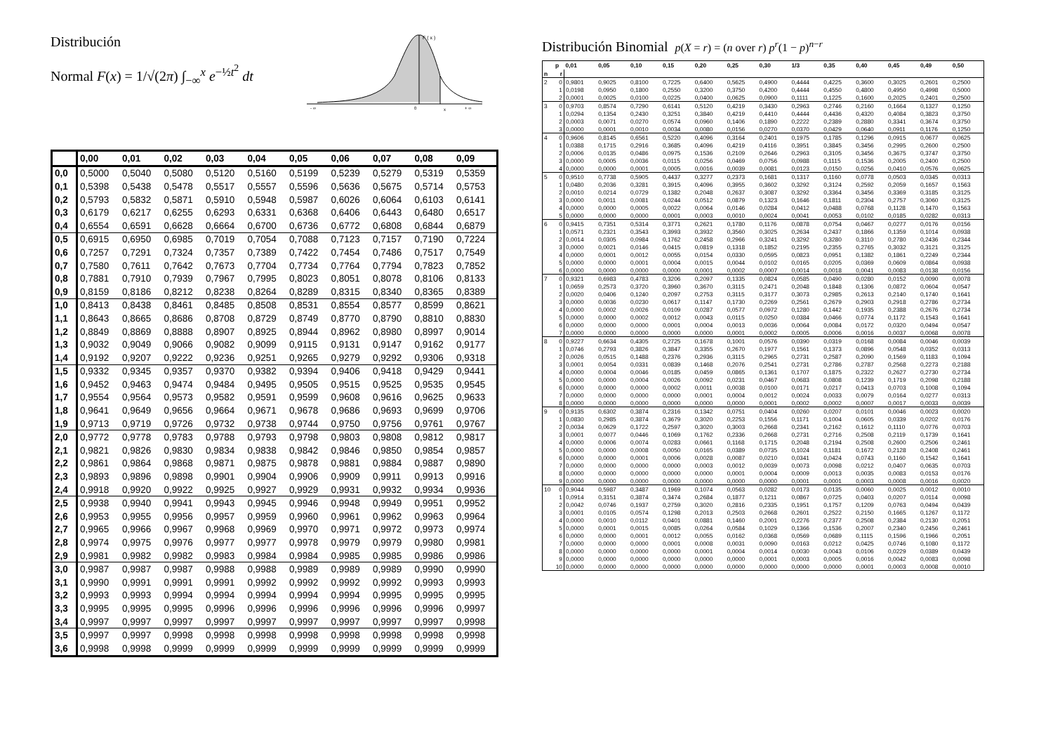Distribución
Normal F(x) = 1/√(2π) ∫<sub>−∞</sub><sup>x</sup> e<sup>−½t<sup>2</sup></sup> dt
F ( x )
- ∞
0
x
+ ∞
| | 0,00 | 0,01 | 0,02 | 0,03 | 0,04 | 0,05 | 0,06 | 0,07 | 0,08 | 0,09 |
| --- | --- | --- | --- | --- | --- | --- | --- | --- | --- | --- |
| 0,0 | 0,5000 | 0,5040 | 0,5080 | 0,5120 | 0,5160 | 0,5199 | 0,5239 | 0,5279 | 0,5319 | 0,5359 |
| 0,1 | 0,5398 | 0,5438 | 0,5478 | 0,5517 | 0,5557 | 0,5596 | 0,5636 | 0,5675 | 0,5714 | 0,5753 |
| 0,2 | 0,5793 | 0,5832 | 0,5871 | 0,5910 | 0,5948 | 0,5987 | 0,6026 | 0,6064 | 0,6103 | 0,6141 |
| 0,3 | 0,6179 | 0,6217 | 0,6255 | 0,6293 | 0,6331 | 0,6368 | 0,6406 | 0,6443 | 0,6480 | 0,6517 |
| 0,4 | 0,6554 | 0,6591 | 0,6628 | 0,6664 | 0,6700 | 0,6736 | 0,6772 | 0,6808 | 0,6844 | 0,6879 |
| 0,5 | 0,6915 | 0,6950 | 0,6985 | 0,7019 | 0,7054 | 0,7088 | 0,7123 | 0,7157 | 0,7190 | 0,7224 |
| 0,6 | 0,7257 | 0,7291 | 0,7324 | 0,7357 | 0,7389 | 0,7422 | 0,7454 | 0,7486 | 0,7517 | 0,7549 |
| 0,7 | 0,7580 | 0,7611 | 0,7642 | 0,7673 | 0,7704 | 0,7734 | 0,7764 | 0,7794 | 0,7823 | 0,7852 |
| 0,8 | 0,7881 | 0,7910 | 0,7939 | 0,7967 | 0,7995 | 0,8023 | 0,8051 | 0,8078 | 0,8106 | 0,8133 |
| 0,9 | 0,8159 | 0,8186 | 0,8212 | 0,8238 | 0,8264 | 0,8289 | 0,8315 | 0,8340 | 0,8365 | 0,8389 |
| 1,0 | 0,8413 | 0,8438 | 0,8461 | 0,8485 | 0,8508 | 0,8531 | 0,8554 | 0,8577 | 0,8599 | 0,8621 |
| 1,1 | 0,8643 | 0,8665 | 0,8686 | 0,8708 | 0,8729 | 0,8749 | 0,8770 | 0,8790 | 0,8810 | 0,8830 |
| 1,2 | 0,8849 | 0,8869 | 0,8888 | 0,8907 | 0,8925 | 0,8944 | 0,8962 | 0,8980 | 0,8997 | 0,9014 |
| 1,3 | 0,9032 | 0,9049 | 0,9066 | 0,9082 | 0,9099 | 0,9115 | 0,9131 | 0,9147 | 0,9162 | 0,9177 |
| 1,4 | 0,9192 | 0,9207 | 0,9222 | 0,9236 | 0,9251 | 0,9265 | 0,9279 | 0,9292 | 0,9306 | 0,9318 |
| 1,5 | 0,9332 | 0,9345 | 0,9357 | 0,9370 | 0,9382 | 0,9394 | 0,9406 | 0,9418 | 0,9429 | 0,9441 |
| 1,6 | 0,9452 | 0,9463 | 0,9474 | 0,9484 | 0,9495 | 0,9505 | 0,9515 | 0,9525 | 0,9535 | 0,9545 |
| 1,7 | 0,9554 | 0,9564 | 0,9573 | 0,9582 | 0,9591 | 0,9599 | 0,9608 | 0,9616 | 0,9625 | 0,9633 |
| 1,8 | 0,9641 | 0,9649 | 0,9656 | 0,9664 | 0,9671 | 0,9678 | 0,9686 | 0,9693 | 0,9699 | 0,9706 |
| 1,9 | 0,9713 | 0,9719 | 0,9726 | 0,9732 | 0,9738 | 0,9744 | 0,9750 | 0,9756 | 0,9761 | 0,9767 |
| 2,0 | 0,9772 | 0,9778 | 0,9783 | 0,9788 | 0,9793 | 0,9798 | 0,9803 | 0,9808 | 0,9812 | 0,9817 |
| 2,1 | 0,9821 | 0,9826 | 0,9830 | 0,9834 | 0,9838 | 0,9842 | 0,9846 | 0,9850 | 0,9854 | 0,9857 |
| 2,2 | 0,9861 | 0,9864 | 0,9868 | 0,9871 | 0,9875 | 0,9878 | 0,9881 | 0,9884 | 0,9887 | 0,9890 |
| 2,3 | 0,9893 | 0,9896 | 0,9898 | 0,9901 | 0,9904 | 0,9906 | 0,9909 | 0,9911 | 0,9913 | 0,9916 |
| 2,4 | 0,9918 | 0,9920 | 0,9922 | 0,9925 | 0,9927 | 0,9929 | 0,9931 | 0,9932 | 0,9934 | 0,9936 |
| 2,5 | 0,9938 | 0,9940 | 0,9941 | 0,9943 | 0,9945 | 0,9946 | 0,9948 | 0,9949 | 0,9951 | 0,9952 |
| 2,6 | 0,9953 | 0,9955 | 0,9956 | 0,9957 | 0,9959 | 0,9960 | 0,9961 | 0,9962 | 0,9963 | 0,9964 |
| 2,7 | 0,9965 | 0,9966 | 0,9967 | 0,9968 | 0,9969 | 0,9970 | 0,9971 | 0,9972 | 0,9973 | 0,9974 |
| 2,8 | 0,9974 | 0,9975 | 0,9976 | 0,9977 | 0,9977 | 0,9978 | 0,9979 | 0,9979 | 0,9980 | 0,9981 |
| 2,9 | 0,9981 | 0,9982 | 0,9982 | 0,9983 | 0,9984 | 0,9984 | 0,9985 | 0,9985 | 0,9986 | 0,9986 |
| 3,0 | 0,9987 | 0,9987 | 0,9987 | 0,9988 | 0,9988 | 0,9989 | 0,9989 | 0,9989 | 0,9990 | 0,9990 |
| 3,1 | 0,9990 | 0,9991 | 0,9991 | 0,9991 | 0,9992 | 0,9992 | 0,9992 | 0,9992 | 0,9993 | 0,9993 |
| 3,2 | 0,9993 | 0,9993 | 0,9994 | 0,9994 | 0,9994 | 0,9994 | 0,9994 | 0,9995 | 0,9995 | 0,9995 |
| 3,3 | 0,9995 | 0,9995 | 0,9995 | 0,9996 | 0,9996 | 0,9996 | 0,9996 | 0,9996 | 0,9996 | 0,9997 |
| 3,4 | 0,9997 | 0,9997 | 0,9997 | 0,9997 | 0,9997 | 0,9997 | 0,9997 | 0,9997 | 0,9997 | 0,9998 |
| 3,5 | 0,9997 | 0,9997 | 0,9998 | 0,9998 | 0,9998 | 0,9998 | 0,9998 | 0,9998 | 0,9998 | 0,9998 |
| 3,6 | 0,9998 | 0,9998 | 0,9999 | 0,9999 | 0,9999 | 0,9999 | 0,9999 | 0,9999 | 0,9999 | 0,9999 |
Distribución Binomial p(X = r) = (n over r) p<sup>r</sup>(1 − p)<sup>n−r</sup>
| | p | 0,01 | 0,05 | 0,10 | 0,15 | 0,20 | 0,25 | 0,30 | 1/3 | 0,35 | 0,40 | 0,45 | 0,49 | 0,50 |
| --- | --- | --- | --- | --- | --- | --- | --- | --- | --- | --- | --- | --- | --- | --- |
| n | r | | | | | | | | | | | | | |
| 2 | 0 | 0,9801 | 0,9025 | 0,8100 | 0,7225 | 0,6400 | 0,5625 | 0,4900 | 0,4444 | 0,4225 | 0,3600 | 0,3025 | 0,2601 | 0,2500 |
| | 1 | 0,0198 | 0,0950 | 0,1800 | 0,2550 | 0,3200 | 0,3750 | 0,4200 | 0,4444 | 0,4550 | 0,4800 | 0,4950 | 0,4998 | 0,5000 |
| | 2 | 0,0001 | 0,0025 | 0,0100 | 0,0225 | 0,0400 | 0,0625 | 0,0900 | 0,1111 | 0,1225 | 0,1600 | 0,2025 | 0,2401 | 0,2500 |
| 3 | 0 | 0,9703 | 0,8574 | 0,7290 | 0,6141 | 0,5120 | 0,4219 | 0,3430 | 0,2963 | 0,2746 | 0,2160 | 0,1664 | 0,1327 | 0,1250 |
| | 1 | 0,0294 | 0,1354 | 0,2430 | 0,3251 | 0,3840 | 0,4219 | 0,4410 | 0,4444 | 0,4436 | 0,4320 | 0,4084 | 0,3823 | 0,3750 |
| | 2 | 0,0003 | 0,0071 | 0,0270 | 0,0574 | 0,0960 | 0,1406 | 0,1890 | 0,2222 | 0,2389 | 0,2880 | 0,3341 | 0,3674 | 0,3750 |
| | 3 | 0,0000 | 0,0001 | 0,0010 | 0,0034 | 0,0080 | 0,0156 | 0,0270 | 0,0370 | 0,0429 | 0,0640 | 0,0911 | 0,1176 | 0,1250 |
| 4 | 0 | 0,9606 | 0,8145 | 0,6561 | 0,5220 | 0,4096 | 0,3164 | 0,2401 | 0,1975 | 0,1785 | 0,1296 | 0,0915 | 0,0677 | 0,0625 |
| | 1 | 0,0388 | 0,1715 | 0,2916 | 0,3685 | 0,4096 | 0,4219 | 0,4116 | 0,3951 | 0,3845 | 0,3456 | 0,2995 | 0,2600 | 0,2500 |
| | 2 | 0,0006 | 0,0135 | 0,0486 | 0,0975 | 0,1536 | 0,2109 | 0,2646 | 0,2963 | 0,3105 | 0,3456 | 0,3675 | 0,3747 | 0,3750 |
| | 3 | 0,0000 | 0,0005 | 0,0036 | 0,0115 | 0,0256 | 0,0469 | 0,0756 | 0,0988 | 0,1115 | 0,1536 | 0,2005 | 0,2400 | 0,2500 |
| | 4 | 0,0000 | 0,0000 | 0,0001 | 0,0005 | 0,0016 | 0,0039 | 0,0081 | 0,0123 | 0,0150 | 0,0256 | 0,0410 | 0,0576 | 0,0625 |
| 5 | 0 | 0,9510 | 0,7738 | 0,5905 | 0,4437 | 0,3277 | 0,2373 | 0,1681 | 0,1317 | 0,1160 | 0,0778 | 0,0503 | 0,0345 | 0,0313 |
| | 1 | 0,0480 | 0,2036 | 0,3281 | 0,3915 | 0,4096 | 0,3955 | 0,3602 | 0,3292 | 0,3124 | 0,2592 | 0,2059 | 0,1657 | 0,1563 |
| | 2 | 0,0010 | 0,0214 | 0,0729 | 0,1382 | 0,2048 | 0,2637 | 0,3087 | 0,3292 | 0,3364 | 0,3456 | 0,3369 | 0,3185 | 0,3125 |
| | 3 | 0,0000 | 0,0011 | 0,0081 | 0,0244 | 0,0512 | 0,0879 | 0,1323 | 0,1646 | 0,1811 | 0,2304 | 0,2757 | 0,3060 | 0,3125 |
| | 4 | 0,0000 | 0,0000 | 0,0005 | 0,0022 | 0,0064 | 0,0146 | 0,0284 | 0,0412 | 0,0488 | 0,0768 | 0,1128 | 0,1470 | 0,1563 |
| | 5 | 0,0000 | 0,0000 | 0,0000 | 0,0001 | 0,0003 | 0,0010 | 0,0024 | 0,0041 | 0,0053 | 0,0102 | 0,0185 | 0,0282 | 0,0313 |
| 6 | 0 | 0,9415 | 0,7351 | 0,5314 | 0,3771 | 0,2621 | 0,1780 | 0,1176 | 0,0878 | 0,0754 | 0,0467 | 0,0277 | 0,0176 | 0,0156 |
| | 1 | 0,0571 | 0,2321 | 0,3543 | 0,3993 | 0,3932 | 0,3560 | 0,3025 | 0,2634 | 0,2437 | 0,1866 | 0,1359 | 0,1014 | 0,0938 |
| | 2 | 0,0014 | 0,0305 | 0,0984 | 0,1762 | 0,2458 | 0,2966 | 0,3241 | 0,3292 | 0,3280 | 0,3110 | 0,2780 | 0,2436 | 0,2344 |
| | 3 | 0,0000 | 0,0021 | 0,0146 | 0,0415 | 0,0819 | 0,1318 | 0,1852 | 0,2195 | 0,2355 | 0,2765 | 0,3032 | 0,3121 | 0,3125 |
| | 4 | 0,0000 | 0,0001 | 0,0012 | 0,0055 | 0,0154 | 0,0330 | 0,0595 | 0,0823 | 0,0951 | 0,1382 | 0,1861 | 0,2249 | 0,2344 |
| | 5 | 0,0000 | 0,0000 | 0,0001 | 0,0004 | 0,0015 | 0,0044 | 0,0102 | 0,0165 | 0,0205 | 0,0369 | 0,0609 | 0,0864 | 0,0938 |
| | 6 | 0,0000 | 0,0000 | 0,0000 | 0,0000 | 0,0001 | 0,0002 | 0,0007 | 0,0014 | 0,0018 | 0,0041 | 0,0083 | 0,0138 | 0,0156 |
| 7 | 0 | 0,9321 | 0,6983 | 0,4783 | 0,3206 | 0,2097 | 0,1335 | 0,0824 | 0,0585 | 0,0490 | 0,0280 | 0,0152 | 0,0090 | 0,0078 |
| | 1 | 0,0659 | 0,2573 | 0,3720 | 0,3960 | 0,3670 | 0,3115 | 0,2471 | 0,2048 | 0,1848 | 0,1306 | 0,0872 | 0,0604 | 0,0547 |
| | 2 | 0,0020 | 0,0406 | 0,1240 | 0,2097 | 0,2753 | 0,3115 | 0,3177 | 0,3073 | 0,2985 | 0,2613 | 0,2140 | 0,1740 | 0,1641 |
| | 3 | 0,0000 | 0,0036 | 0,0230 | 0,0617 | 0,1147 | 0,1730 | 0,2269 | 0,2561 | 0,2679 | 0,2903 | 0,2918 | 0,2786 | 0,2734 |
| | 4 | 0,0000 | 0,0002 | 0,0026 | 0,0109 | 0,0287 | 0,0577 | 0,0972 | 0,1280 | 0,1442 | 0,1935 | 0,2388 | 0,2676 | 0,2734 |
| | 5 | 0,0000 | 0,0000 | 0,0002 | 0,0012 | 0,0043 | 0,0115 | 0,0250 | 0,0384 | 0,0466 | 0,0774 | 0,1172 | 0,1543 | 0,1641 |
| | 6 | 0,0000 | 0,0000 | 0,0000 | 0,0001 | 0,0004 | 0,0013 | 0,0036 | 0,0064 | 0,0084 | 0,0172 | 0,0320 | 0,0494 | 0,0547 |
| | 7 | 0,0000 | 0,0000 | 0,0000 | 0,0000 | 0,0000 | 0,0001 | 0,0002 | 0,0005 | 0,0006 | 0,0016 | 0,0037 | 0,0068 | 0,0078 |
| 8 | 0 | 0,9227 | 0,6634 | 0,4305 | 0,2725 | 0,1678 | 0,1001 | 0,0576 | 0,0390 | 0,0319 | 0,0168 | 0,0084 | 0,0046 | 0,0039 |
| | 1 | 0,0746 | 0,2793 | 0,3826 | 0,3847 | 0,3355 | 0,2670 | 0,1977 | 0,1561 | 0,1373 | 0,0896 | 0,0548 | 0,0352 | 0,0313 |
| | 2 | 0,0026 | 0,0515 | 0,1488 | 0,2376 | 0,2936 | 0,3115 | 0,2965 | 0,2731 | 0,2587 | 0,2090 | 0,1569 | 0,1183 | 0,1094 |
| | 3 | 0,0001 | 0,0054 | 0,0331 | 0,0839 | 0,1468 | 0,2076 | 0,2541 | 0,2731 | 0,2786 | 0,2787 | 0,2568 | 0,2273 | 0,2188 |
| | 4 | 0,0000 | 0,0004 | 0,0046 | 0,0185 | 0,0459 | 0,0865 | 0,1361 | 0,1707 | 0,1875 | 0,2322 | 0,2627 | 0,2730 | 0,2734 |
| | 5 | 0,0000 | 0,0000 | 0,0004 | 0,0026 | 0,0092 | 0,0231 | 0,0467 | 0,0683 | 0,0808 | 0,1239 | 0,1719 | 0,2098 | 0,2188 |
| | 6 | 0,0000 | 0,0000 | 0,0000 | 0,0002 | 0,0011 | 0,0038 | 0,0100 | 0,0171 | 0,0217 | 0,0413 | 0,0703 | 0,1008 | 0,1094 |
| | 7 | 0,0000 | 0,0000 | 0,0000 | 0,0000 | 0,0001 | 0,0004 | 0,0012 | 0,0024 | 0,0033 | 0,0079 | 0,0164 | 0,0277 | 0,0313 |
| | 8 | 0,0000 | 0,0000 | 0,0000 | 0,0000 | 0,0000 | 0,0000 | 0,0001 | 0,0002 | 0,0002 | 0,0007 | 0,0017 | 0,0033 | 0,0039 |
| 9 | 0 | 0,9135 | 0,6302 | 0,3874 | 0,2316 | 0,1342 | 0,0751 | 0,0404 | 0,0260 | 0,0207 | 0,0101 | 0,0046 | 0,0023 | 0,0020 |
| | 1 | 0,0830 | 0,2985 | 0,3874 | 0,3679 | 0,3020 | 0,2253 | 0,1556 | 0,1171 | 0,1004 | 0,0605 | 0,0339 | 0,0202 | 0,0176 |
| | 2 | 0,0034 | 0,0629 | 0,1722 | 0,2597 | 0,3020 | 0,3003 | 0,2668 | 0,2341 | 0,2162 | 0,1612 | 0,1110 | 0,0776 | 0,0703 |
| | 3 | 0,0001 | 0,0077 | 0,0446 | 0,1069 | 0,1762 | 0,2336 | 0,2668 | 0,2731 | 0,2716 | 0,2508 | 0,2119 | 0,1739 | 0,1641 |
| | 4 | 0,0000 | 0,0006 | 0,0074 | 0,0283 | 0,0661 | 0,1168 | 0,1715 | 0,2048 | 0,2194 | 0,2508 | 0,2600 | 0,2506 | 0,2461 |
| | 5 | 0,0000 | 0,0000 | 0,0008 | 0,0050 | 0,0165 | 0,0389 | 0,0735 | 0,1024 | 0,1181 | 0,1672 | 0,2128 | 0,2408 | 0,2461 |
| | 6 | 0,0000 | 0,0000 | 0,0001 | 0,0006 | 0,0028 | 0,0087 | 0,0210 | 0,0341 | 0,0424 | 0,0743 | 0,1160 | 0,1542 | 0,1641 |
| | 7 | 0,0000 | 0,0000 | 0,0000 | 0,0000 | 0,0003 | 0,0012 | 0,0039 | 0,0073 | 0,0098 | 0,0212 | 0,0407 | 0,0635 | 0,0703 |
| | 8 | 0,0000 | 0,0000 | 0,0000 | 0,0000 | 0,0000 | 0,0001 | 0,0004 | 0,0009 | 0,0013 | 0,0035 | 0,0083 | 0,0153 | 0,0176 |
| | 9 | 0,0000 | 0,0000 | 0,0000 | 0,0000 | 0,0000 | 0,0000 | 0,0000 | 0,0001 | 0,0001 | 0,0003 | 0,0008 | 0,0016 | 0,0020 |
| 10 | 0 | 0,9044 | 0,5987 | 0,3487 | 0,1969 | 0,1074 | 0,0563 | 0,0282 | 0,0173 | 0,0135 | 0,0060 | 0,0025 | 0,0012 | 0,0010 |
| | 1 | 0,0914 | 0,3151 | 0,3874 | 0,3474 | 0,2684 | 0,1877 | 0,1211 | 0,0867 | 0,0725 | 0,0403 | 0,0207 | 0,0114 | 0,0098 |
| | 2 | 0,0042 | 0,0746 | 0,1937 | 0,2759 | 0,3020 | 0,2816 | 0,2335 | 0,1951 | 0,1757 | 0,1209 | 0,0763 | 0,0494 | 0,0439 |
| | 3 | 0,0001 | 0,0105 | 0,0574 | 0,1298 | 0,2013 | 0,2503 | 0,2668 | 0,2601 | 0,2522 | 0,2150 | 0,1665 | 0,1267 | 0,1172 |
| | 4 | 0,0000 | 0,0010 | 0,0112 | 0,0401 | 0,0881 | 0,1460 | 0,2001 | 0,2276 | 0,2377 | 0,2508 | 0,2384 | 0,2130 | 0,2051 |
| | 5 | 0,0000 | 0,0001 | 0,0015 | 0,0085 | 0,0264 | 0,0584 | 0,1029 | 0,1366 | 0,1536 | 0,2007 | 0,2340 | 0,2456 | 0,2461 |
| | 6 | 0,0000 | 0,0000 | 0,0001 | 0,0012 | 0,0055 | 0,0162 | 0,0368 | 0,0569 | 0,0689 | 0,1115 | 0,1596 | 0,1966 | 0,2051 |
| | 7 | 0,0000 | 0,0000 | 0,0000 | 0,0001 | 0,0008 | 0,0031 | 0,0090 | 0,0163 | 0,0212 | 0,0425 | 0,0746 | 0,1080 | 0,1172 |
| | 8 | 0,0000 | 0,0000 | 0,0000 | 0,0000 | 0,0001 | 0,0004 | 0,0014 | 0,0030 | 0,0043 | 0,0106 | 0,0229 | 0,0389 | 0,0439 |
| | 9 | 0,0000 | 0,0000 | 0,0000 | 0,0000 | 0,0000 | 0,0000 | 0,0001 | 0,0003 | 0,0005 | 0,0016 | 0,0042 | 0,0083 | 0,0098 |
| | 10 | 0,0000 | 0,0000 | 0,0000 | 0,0000 | 0,0000 | 0,0000 | 0,0000 | 0,0000 | 0,0000 | 0,0001 | 0,0003 | 0,0008 | 0,0010 |